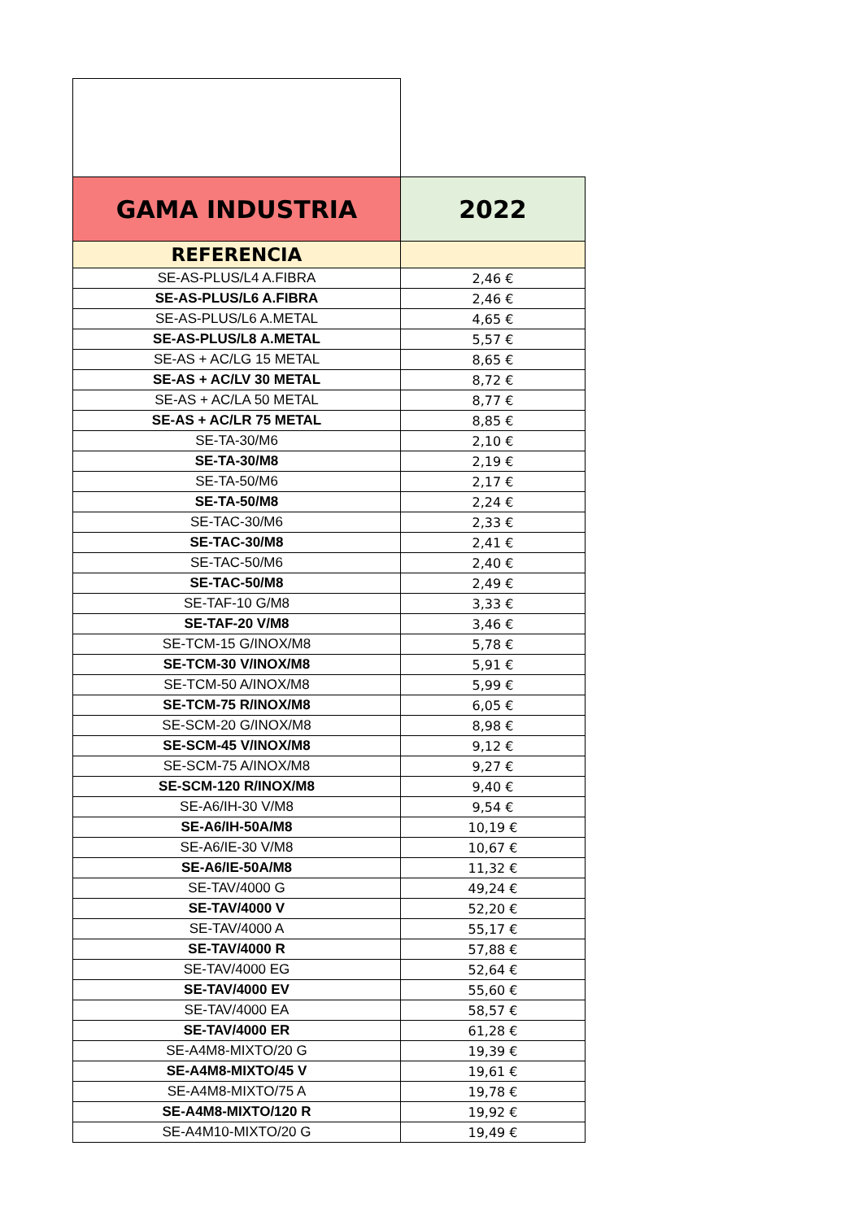| GAMA INDUSTRIA | 2022 |
| --- | --- |
| REFERENCIA | |
| SE-AS-PLUS/L4 A.FIBRA | 2,46 € |
| SE-AS-PLUS/L6 A.FIBRA | 2,46 € |
| SE-AS-PLUS/L6 A.METAL | 4,65 € |
| SE-AS-PLUS/L8 A.METAL | 5,57 € |
| SE-AS + AC/LG 15 METAL | 8,65 € |
| SE-AS + AC/LV 30 METAL | 8,72 € |
| SE-AS + AC/LA 50 METAL | 8,77 € |
| SE-AS + AC/LR 75 METAL | 8,85 € |
| SE-TA-30/M6 | 2,10 € |
| SE-TA-30/M8 | 2,19 € |
| SE-TA-50/M6 | 2,17 € |
| SE-TA-50/M8 | 2,24 € |
| SE-TAC-30/M6 | 2,33 € |
| SE-TAC-30/M8 | 2,41 € |
| SE-TAC-50/M6 | 2,40 € |
| SE-TAC-50/M8 | 2,49 € |
| SE-TAF-10 G/M8 | 3,33 € |
| SE-TAF-20 V/M8 | 3,46 € |
| SE-TCM-15 G/INOX/M8 | 5,78 € |
| SE-TCM-30 V/INOX/M8 | 5,91 € |
| SE-TCM-50 A/INOX/M8 | 5,99 € |
| SE-TCM-75 R/INOX/M8 | 6,05 € |
| SE-SCM-20 G/INOX/M8 | 8,98 € |
| SE-SCM-45 V/INOX/M8 | 9,12 € |
| SE-SCM-75 A/INOX/M8 | 9,27 € |
| SE-SCM-120 R/INOX/M8 | 9,40 € |
| SE-A6/IH-30 V/M8 | 9,54 € |
| SE-A6/IH-50A/M8 | 10,19 € |
| SE-A6/IE-30 V/M8 | 10,67 € |
| SE-A6/IE-50A/M8 | 11,32 € |
| SE-TAV/4000 G | 49,24 € |
| SE-TAV/4000 V | 52,20 € |
| SE-TAV/4000 A | 55,17 € |
| SE-TAV/4000 R | 57,88 € |
| SE-TAV/4000 EG | 52,64 € |
| SE-TAV/4000 EV | 55,60 € |
| SE-TAV/4000 EA | 58,57 € |
| SE-TAV/4000 ER | 61,28 € |
| SE-A4M8-MIXTO/20 G | 19,39 € |
| SE-A4M8-MIXTO/45 V | 19,61 € |
| SE-A4M8-MIXTO/75 A | 19,78 € |
| SE-A4M8-MIXTO/120 R | 19,92 € |
| SE-A4M10-MIXTO/20 G | 19,49 € |